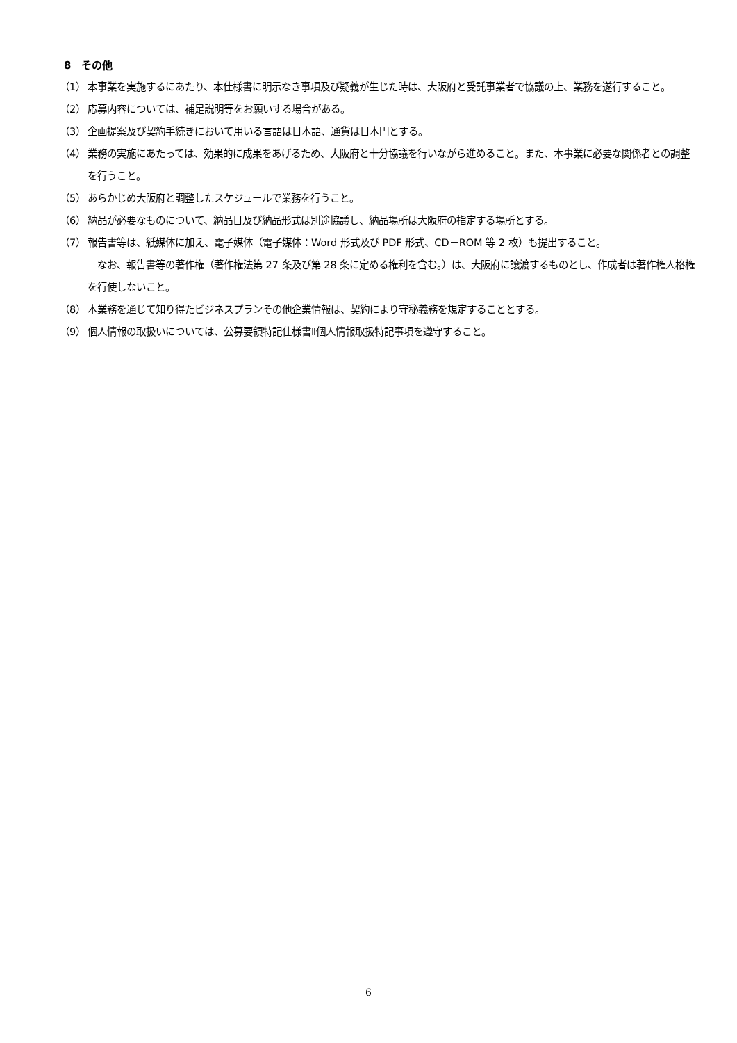8　その他
（1） 本事業を実施するにあたり、本仕様書に明示なき事項及び疑義が生じた時は、大阪府と受託事業者で協議の上、業務を遂行すること。
（2） 応募内容については、補足説明等をお願いする場合がある。
（3） 企画提案及び契約手続きにおいて用いる言語は日本語、通貨は日本円とする。
（4） 業務の実施にあたっては、効果的に成果をあげるため、大阪府と十分協議を行いながら進めること。また、本事業に必要な関係者との調整を行うこと。
（5） あらかじめ大阪府と調整したスケジュールで業務を行うこと。
（6） 納品が必要なものについて、納品日及び納品形式は別途協議し、納品場所は大阪府の指定する場所とする。
（7） 報告書等は、紙媒体に加え、電子媒体（電子媒体：Word 形式及び PDF 形式、CD－ROM 等 2 枚）も提出すること。
　なお、報告書等の著作権（著作権法第 27 条及び第 28 条に定める権利を含む。）は、大阪府に譲渡するものとし、作成者は著作権人格権を行使しないこと。
（8） 本業務を通じて知り得たビジネスプランその他企業情報は、契約により守秘義務を規定することとする。
（9） 個人情報の取扱いについては、公募要領特記仕様書Ⅱ個人情報取扱特記事項を遵守すること。
6